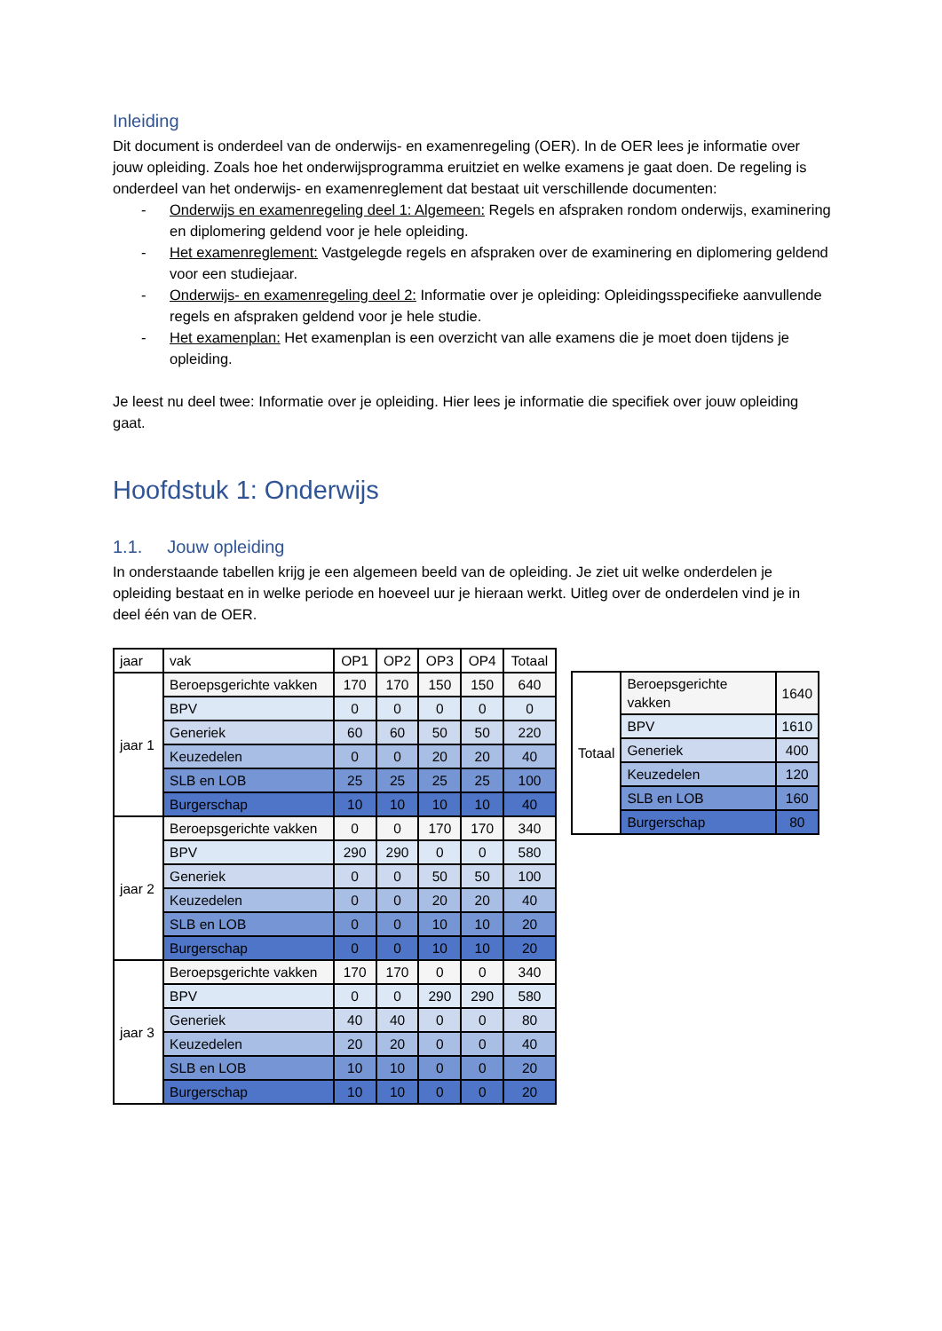Inleiding
Dit document is onderdeel van de onderwijs- en examenregeling (OER). In de OER lees je informatie over jouw opleiding. Zoals hoe het onderwijsprogramma eruitziet en welke examens je gaat doen. De regeling is onderdeel van het onderwijs- en examenreglement dat bestaat uit verschillende documenten:
- Onderwijs en examenregeling deel 1: Algemeen: Regels en afspraken rondom onderwijs, examinering en diplomering geldend voor je hele opleiding.
- Het examenreglement: Vastgelegde regels en afspraken over de examinering en diplomering geldend voor een studiejaar.
- Onderwijs- en examenregeling deel 2: Informatie over je opleiding: Opleidingsspecifieke aanvullende regels en afspraken geldend voor je hele studie.
- Het examenplan: Het examenplan is een overzicht van alle examens die je moet doen tijdens je opleiding.
Je leest nu deel twee: Informatie over je opleiding. Hier lees je informatie die specifiek over jouw opleiding gaat.
Hoofdstuk 1: Onderwijs
1.1. Jouw opleiding
In onderstaande tabellen krijg je een algemeen beeld van de opleiding. Je ziet uit welke onderdelen je opleiding bestaat en in welke periode en hoeveel uur je hieraan werkt. Uitleg over de onderdelen vind je in deel één van de OER.
| jaar | vak | OP1 | OP2 | OP3 | OP4 | Totaal |
| --- | --- | --- | --- | --- | --- | --- |
| jaar 1 | Beroepsgerichte vakken | 170 | 170 | 150 | 150 | 640 |
| | BPV | 0 | 0 | 0 | 0 | 0 |
| | Generiek | 60 | 60 | 50 | 50 | 220 |
| | Keuzedelen | 0 | 0 | 20 | 20 | 40 |
| | SLB en LOB | 25 | 25 | 25 | 25 | 100 |
| | Burgerschap | 10 | 10 | 10 | 10 | 40 |
| jaar 2 | Beroepsgerichte vakken | 0 | 0 | 170 | 170 | 340 |
| | BPV | 290 | 290 | 0 | 0 | 580 |
| | Generiek | 0 | 0 | 50 | 50 | 100 |
| | Keuzedelen | 0 | 0 | 20 | 20 | 40 |
| | SLB en LOB | 0 | 0 | 10 | 10 | 20 |
| | Burgerschap | 0 | 0 | 10 | 10 | 20 |
| jaar 3 | Beroepsgerichte vakken | 170 | 170 | 0 | 0 | 340 |
| | BPV | 0 | 0 | 290 | 290 | 580 |
| | Generiek | 40 | 40 | 0 | 0 | 80 |
| | Keuzedelen | 20 | 20 | 0 | 0 | 40 |
| | SLB en LOB | 10 | 10 | 0 | 0 | 20 |
| | Burgerschap | 10 | 10 | 0 | 0 | 20 |
| Totaal | Beroepsgerichte vakken | 1640 |
| | BPV | 1610 |
| | Generiek | 400 |
| | Keuzedelen | 120 |
| | SLB en LOB | 160 |
| | Burgerschap | 80 |